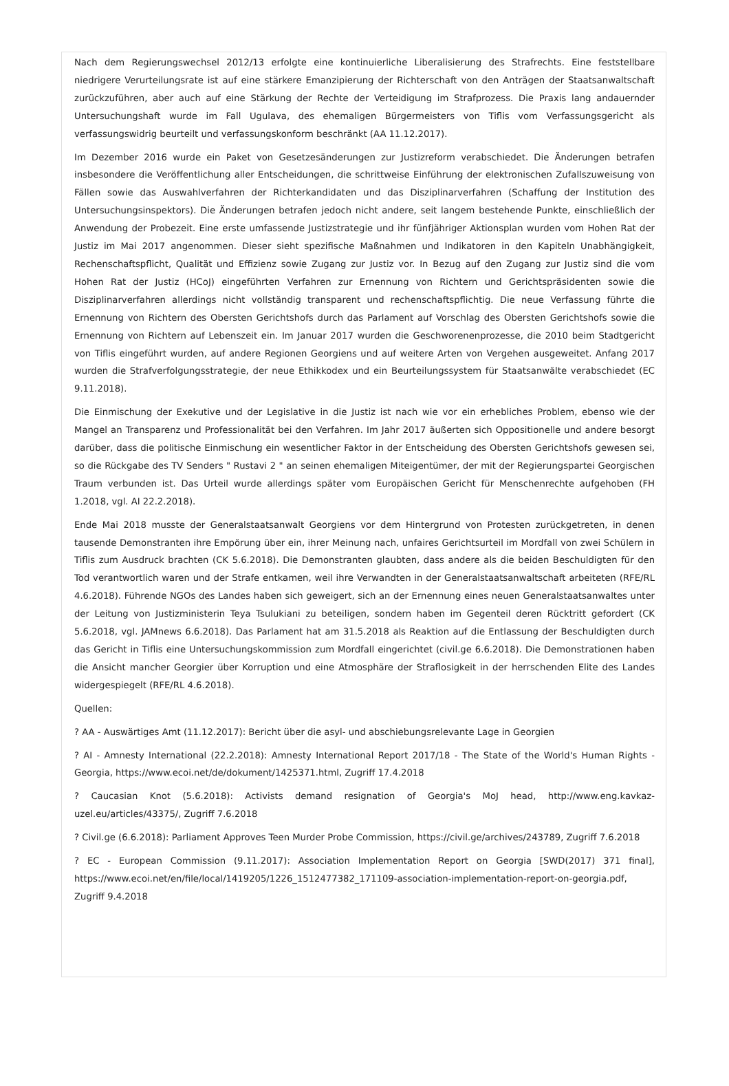Nach dem Regierungswechsel 2012/13 erfolgte eine kontinuierliche Liberalisierung des Strafrechts. Eine feststellbare niedrigere Verurteilungsrate ist auf eine stärkere Emanzipierung der Richterschaft von den Anträgen der Staatsanwaltschaft zurückzuführen, aber auch auf eine Stärkung der Rechte der Verteidigung im Strafprozess. Die Praxis lang andauernder Untersuchungshaft wurde im Fall Ugulava, des ehemaligen Bürgermeisters von Tiflis vom Verfassungsgericht als verfassungswidrig beurteilt und verfassungskonform beschränkt (AA 11.12.2017).
Im Dezember 2016 wurde ein Paket von Gesetzesänderungen zur Justizreform verabschiedet. Die Änderungen betrafen insbesondere die Veröffentlichung aller Entscheidungen, die schrittweise Einführung der elektronischen Zufallszuweisung von Fällen sowie das Auswahlverfahren der Richterkandidaten und das Disziplinarverfahren (Schaffung der Institution des Untersuchungsinspektors). Die Änderungen betrafen jedoch nicht andere, seit langem bestehende Punkte, einschließlich der Anwendung der Probezeit. Eine erste umfassende Justizstrategie und ihr fünfjähriger Aktionsplan wurden vom Hohen Rat der Justiz im Mai 2017 angenommen. Dieser sieht spezifische Maßnahmen und Indikatoren in den Kapiteln Unabhängigkeit, Rechenschaftspflicht, Qualität und Effizienz sowie Zugang zur Justiz vor. In Bezug auf den Zugang zur Justiz sind die vom Hohen Rat der Justiz (HCoJ) eingeführten Verfahren zur Ernennung von Richtern und Gerichtspräsidenten sowie die Disziplinarverfahren allerdings nicht vollständig transparent und rechenschaftspflichtig. Die neue Verfassung führte die Ernennung von Richtern des Obersten Gerichtshofs durch das Parlament auf Vorschlag des Obersten Gerichtshofs sowie die Ernennung von Richtern auf Lebenszeit ein. Im Januar 2017 wurden die Geschworenenprozesse, die 2010 beim Stadtgericht von Tiflis eingeführt wurden, auf andere Regionen Georgiens und auf weitere Arten von Vergehen ausgeweitet. Anfang 2017 wurden die Strafverfolgungsstrategie, der neue Ethikkodex und ein Beurteilungssystem für Staatsanwälte verabschiedet (EC 9.11.2018).
Die Einmischung der Exekutive und der Legislative in die Justiz ist nach wie vor ein erhebliches Problem, ebenso wie der Mangel an Transparenz und Professionalität bei den Verfahren. Im Jahr 2017 äußerten sich Oppositionelle und andere besorgt darüber, dass die politische Einmischung ein wesentlicher Faktor in der Entscheidung des Obersten Gerichtshofs gewesen sei, so die Rückgabe des TV Senders " Rustavi 2 " an seinen ehemaligen Miteigentümer, der mit der Regierungspartei Georgischen Traum verbunden ist. Das Urteil wurde allerdings später vom Europäischen Gericht für Menschenrechte aufgehoben (FH 1.2018, vgl. AI 22.2.2018).
Ende Mai 2018 musste der Generalstaatsanwalt Georgiens vor dem Hintergrund von Protesten zurückgetreten, in denen tausende Demonstranten ihre Empörung über ein, ihrer Meinung nach, unfaires Gerichtsurteil im Mordfall von zwei Schülern in Tiflis zum Ausdruck brachten (CK 5.6.2018). Die Demonstranten glaubten, dass andere als die beiden Beschuldigten für den Tod verantwortlich waren und der Strafe entkamen, weil ihre Verwandten in der Generalstaatsanwaltschaft arbeiteten (RFE/RL 4.6.2018). Führende NGOs des Landes haben sich geweigert, sich an der Ernennung eines neuen Generalstaatsanwaltes unter der Leitung von Justizministerin Teya Tsulukiani zu beteiligen, sondern haben im Gegenteil deren Rücktritt gefordert (CK 5.6.2018, vgl. JAMnews 6.6.2018). Das Parlament hat am 31.5.2018 als Reaktion auf die Entlassung der Beschuldigten durch das Gericht in Tiflis eine Untersuchungskommission zum Mordfall eingerichtet (civil.ge 6.6.2018). Die Demonstrationen haben die Ansicht mancher Georgier über Korruption und eine Atmosphäre der Straflosigkeit in der herrschenden Elite des Landes widergespiegelt (RFE/RL 4.6.2018).
Quellen:
? AA - Auswärtiges Amt (11.12.2017): Bericht über die asyl- und abschiebungsrelevante Lage in Georgien
? AI - Amnesty International (22.2.2018): Amnesty International Report 2017/18 - The State of the World's Human Rights - Georgia, https://www.ecoi.net/de/dokument/1425371.html, Zugriff 17.4.2018
? Caucasian Knot (5.6.2018): Activists demand resignation of Georgia's MoJ head, http://www.eng.kavkaz-uzel.eu/articles/43375/, Zugriff 7.6.2018
? Civil.ge (6.6.2018): Parliament Approves Teen Murder Probe Commission, https://civil.ge/archives/243789, Zugriff 7.6.2018
? EC - European Commission (9.11.2017): Association Implementation Report on Georgia [SWD(2017) 371 final], https://www.ecoi.net/en/file/local/1419205/1226_1512477382_171109-association-implementation-report-on-georgia.pdf, Zugriff 9.4.2018